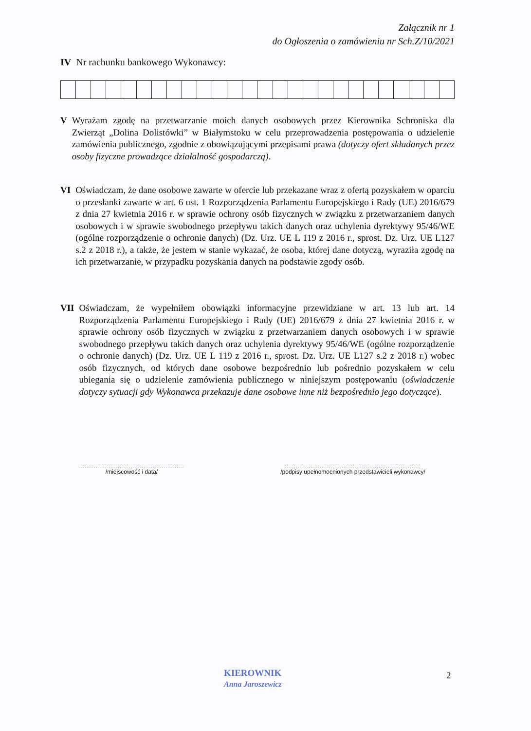Załącznik nr 1
do Ogłoszenia o zamówieniu nr Sch.Z/10/2021
IV Nr rachunku bankowego Wykonawcy:
V Wyrażam zgodę na przetwarzanie moich danych osobowych przez Kierownika Schroniska dla Zwierząt „Dolina Dolistówki” w Białymstoku w celu przeprowadzenia postępowania o udzielenie zamówienia publicznego, zgodnie z obowiązującymi przepisami prawa (dotyczy ofert składanych przez osoby fizyczne prowadzące działalność gospodarczą).
VI Oświadczam, że dane osobowe zawarte w ofercie lub przekazane wraz z ofertą pozyskałem w oparciu o przesłanki zawarte w art. 6 ust. 1 Rozporządzenia Parlamentu Europejskiego i Rady (UE) 2016/679 z dnia 27 kwietnia 2016 r. w sprawie ochrony osób fizycznych w związku z przetwarzaniem danych osobowych i w sprawie swobodnego przepływu takich danych oraz uchylenia dyrektywy 95/46/WE (ogólne rozporządzenie o ochronie danych) (Dz. Urz. UE L 119 z 2016 r., sprost. Dz. Urz. UE L127 s.2 z 2018 r.), a także, że jestem w stanie wykazać, że osoba, której dane dotyczą, wyraziła zgodę na ich przetwarzanie, w przypadku pozyskania danych na podstawie zgody osób.
VII Oświadczam, że wypełniłem obowiązki informacyjne przewidziane w art. 13 lub art. 14 Rozporządzenia Parlamentu Europejskiego i Rady (UE) 2016/679 z dnia 27 kwietnia 2016 r. w sprawie ochrony osób fizycznych w związku z przetwarzaniem danych osobowych i w sprawie swobodnego przepływu takich danych oraz uchylenia dyrektywy 95/46/WE (ogólne rozporządzenie o ochronie danych) (Dz. Urz. UE L 119 z 2016 r., sprost. Dz. Urz. UE L127 s.2 z 2018 r.) wobec osób fizycznych, od których dane osobowe bezpośrednio lub pośrednio pozyskałem w celu ubiegania się o udzielenie zamówienia publicznego w niniejszym postępowaniu (oświadczenie dotyczy sytuacji gdy Wykonawca przekazuje dane osobowe inne niż bezpośrednio jego dotyczące).
.........................................................
/miejscowość i data/
..........................................................................
/podpisy upełnomocnionych przedstawicieli wykonawcy/
KIEROWNIK
Anna Jaroszewicz
2